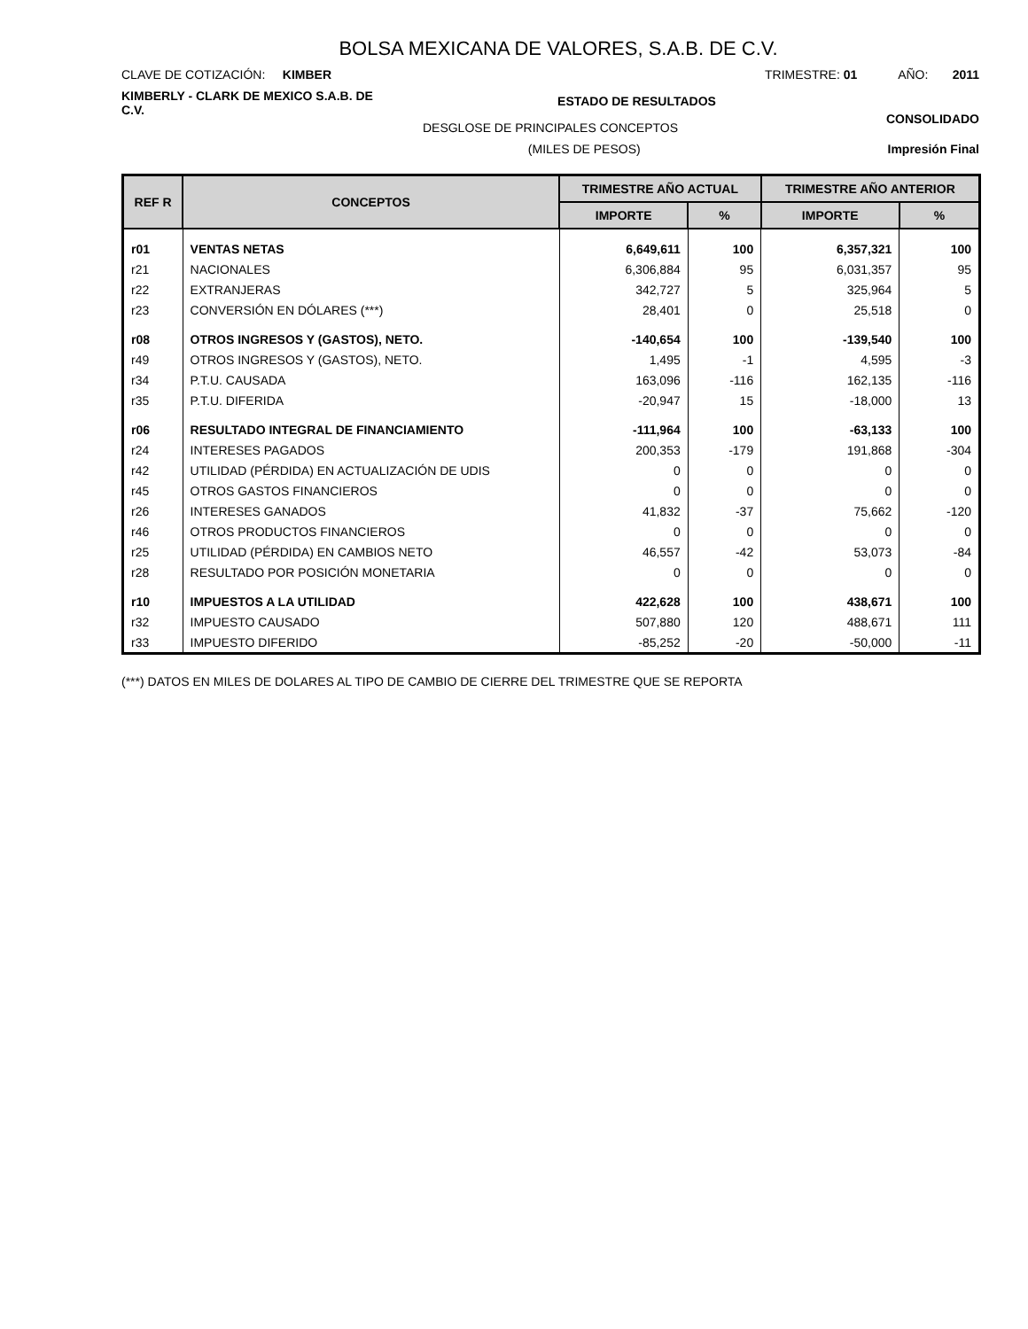BOLSA MEXICANA DE VALORES, S.A.B. DE C.V.
CLAVE DE COTIZACIÓN: KIMBER
TRIMESTRE: 01 AÑO: 2011
KIMBERLY - CLARK DE MEXICO S.A.B. DE C.V.
ESTADO DE RESULTADOS
CONSOLIDADO
DESGLOSE DE PRINCIPALES CONCEPTOS
(MILES DE PESOS) Impresión Final
| REF R | CONCEPTOS | TRIMESTRE AÑO ACTUAL | | TRIMESTRE AÑO ANTERIOR | |
| --- | --- | --- | --- | --- | --- |
| | | IMPORTE | % | IMPORTE | % |
| r01 | VENTAS NETAS | 6,649,611 | 100 | 6,357,321 | 100 |
| r21 | NACIONALES | 6,306,884 | 95 | 6,031,357 | 95 |
| r22 | EXTRANJERAS | 342,727 | 5 | 325,964 | 5 |
| r23 | CONVERSIÓN EN DÓLARES (***) | 28,401 | 0 | 25,518 | 0 |
| r08 | OTROS INGRESOS Y (GASTOS), NETO. | -140,654 | 100 | -139,540 | 100 |
| r49 | OTROS INGRESOS Y (GASTOS), NETO. | 1,495 | -1 | 4,595 | -3 |
| r34 | P.T.U. CAUSADA | 163,096 | -116 | 162,135 | -116 |
| r35 | P.T.U. DIFERIDA | -20,947 | 15 | -18,000 | 13 |
| r06 | RESULTADO INTEGRAL DE FINANCIAMIENTO | -111,964 | 100 | -63,133 | 100 |
| r24 | INTERESES PAGADOS | 200,353 | -179 | 191,868 | -304 |
| r42 | UTILIDAD (PÉRDIDA) EN ACTUALIZACIÓN DE UDIS | 0 | 0 | 0 | 0 |
| r45 | OTROS GASTOS FINANCIEROS | 0 | 0 | 0 | 0 |
| r26 | INTERESES GANADOS | 41,832 | -37 | 75,662 | -120 |
| r46 | OTROS PRODUCTOS FINANCIEROS | 0 | 0 | 0 | 0 |
| r25 | UTILIDAD (PÉRDIDA) EN CAMBIOS NETO | 46,557 | -42 | 53,073 | -84 |
| r28 | RESULTADO POR POSICIÓN MONETARIA | 0 | 0 | 0 | 0 |
| r10 | IMPUESTOS A LA UTILIDAD | 422,628 | 100 | 438,671 | 100 |
| r32 | IMPUESTO CAUSADO | 507,880 | 120 | 488,671 | 111 |
| r33 | IMPUESTO DIFERIDO | -85,252 | -20 | -50,000 | -11 |
(***) DATOS EN MILES DE DOLARES AL TIPO DE CAMBIO DE CIERRE DEL TRIMESTRE QUE SE REPORTA